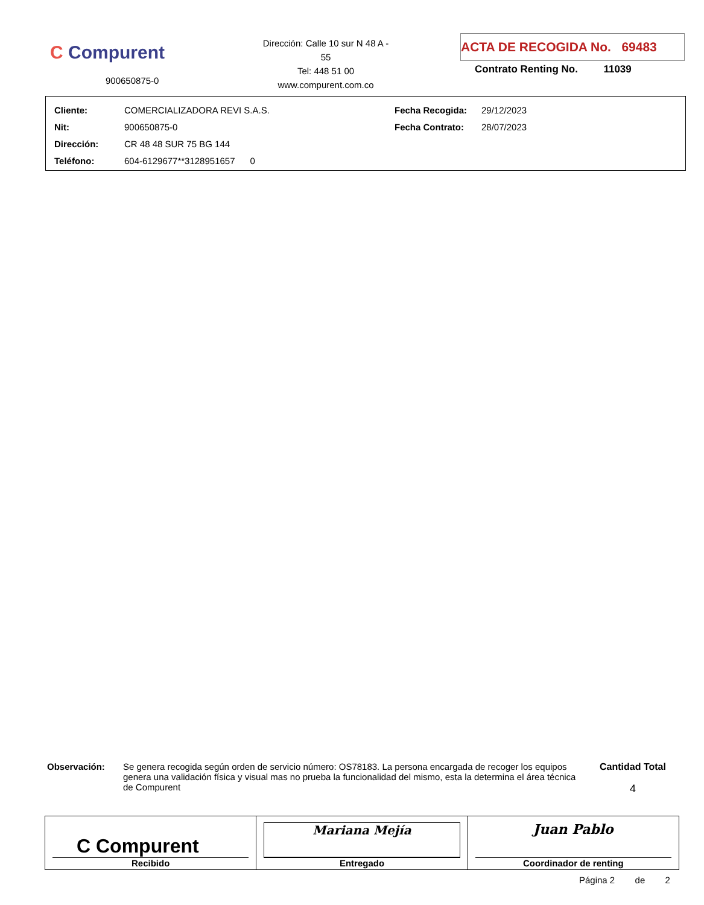C Compurent
900650875-0
Dirección: Calle 10 sur N 48 A - 55
Tel: 448 51 00
www.compurent.com.co
ACTA DE RECOGIDA No. 69483
Contrato Renting No. 11039
| Cliente: | COMERCIALIZADORA REVI S.A.S. | Fecha Recogida: | 29/12/2023 |
| Nit: | 900650875-0 | Fecha Contrato: | 28/07/2023 |
| Dirección: | CR 48 48 SUR 75 BG 144 | | |
| Teléfono: | 604-6129677**3128951657 0 | | |
Observación: Se genera recogida según orden de servicio número: OS78183. La persona encargada de recoger los equipos genera una validación física y visual mas no prueba la funcionalidad del mismo, esta la determina el área técnica de Compurent
Cantidad Total
4
| C Compurent Recibido | Mariana Mejía Entregado | Juan Pablo Coordinador de renting |
Página 2 de 2